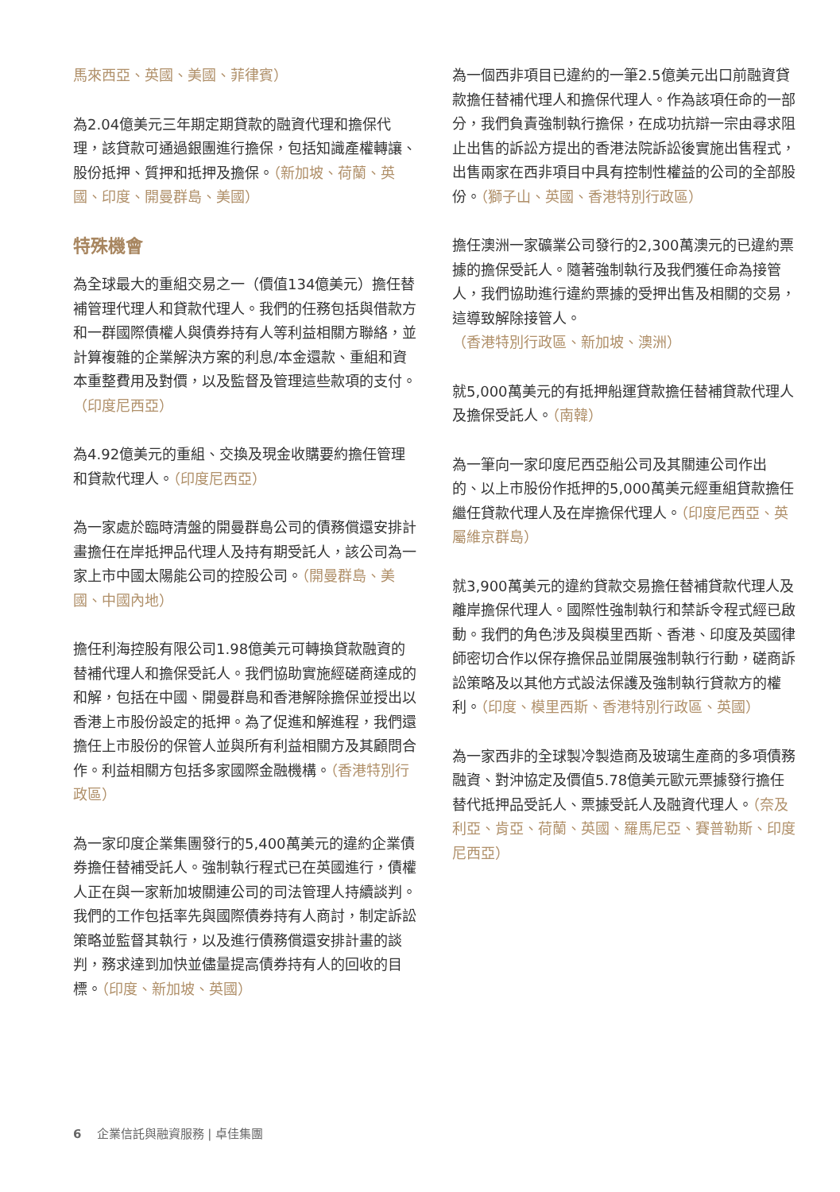馬來西亞、英國、美國、菲律賓）
為2.04億美元三年期定期貸款的融資代理和擔保代理，該貸款可通過銀團進行擔保，包括知識產權轉讓、股份抵押、質押和抵押及擔保。（新加坡、荷蘭、英國、印度、開曼群島、美國）
特殊機會
為全球最大的重組交易之一（價值134億美元）擔任替補管理代理人和貸款代理人。我們的任務包括與借款方和一群國際債權人與債券持有人等利益相關方聯絡，並計算複雜的企業解決方案的利息/本金還款、重組和資本重整費用及對價，以及監督及管理這些款項的支付。（印度尼西亞）
為4.92億美元的重組、交換及現金收購要約擔任管理和貸款代理人。（印度尼西亞）
為一家處於臨時清盤的開曼群島公司的債務償還安排計畫擔任在岸抵押品代理人及持有期受託人，該公司為一家上市中國太陽能公司的控股公司。（開曼群島、美國、中國內地）
擔任利海控股有限公司1.98億美元可轉換貸款融資的替補代理人和擔保受託人。我們協助實施經磋商達成的和解，包括在中國、開曼群島和香港解除擔保並授出以香港上市股份設定的抵押。為了促進和解進程，我們還擔任上市股份的保管人並與所有利益相關方及其顧問合作。利益相關方包括多家國際金融機構。（香港特別行政區）
為一家印度企業集團發行的5,400萬美元的違約企業債券擔任替補受託人。強制執行程式已在英國進行，債權人正在與一家新加坡關連公司的司法管理人持續談判。我們的工作包括率先與國際債券持有人商討，制定訴訟策略並監督其執行，以及進行債務償還安排計畫的談判，務求達到加快並儘量提高債券持有人的回收的目標。（印度、新加坡、英國）
為一個西非項目已違約的一筆2.5億美元出口前融資貸款擔任替補代理人和擔保代理人。作為該項任命的一部分，我們負責強制執行擔保，在成功抗辯一宗由尋求阻止出售的訴訟方提出的香港法院訴訟後實施出售程式，出售兩家在西非項目中具有控制性權益的公司的全部股份。（獅子山、英國、香港特別行政區）
擔任澳洲一家礦業公司發行的2,300萬澳元的已違約票據的擔保受託人。隨著強制執行及我們獲任命為接管人，我們協助進行違約票據的受押出售及相關的交易，這導致解除接管人。（香港特別行政區、新加坡、澳洲）
就5,000萬美元的有抵押船運貸款擔任替補貸款代理人及擔保受託人。（南韓）
為一筆向一家印度尼西亞船公司及其關連公司作出 的、以上市股份作抵押的5,000萬美元經重組貸款擔任繼任貸款代理人及在岸擔保代理人。（印度尼西亞、英屬維京群島）
就3,900萬美元的違約貸款交易擔任替補貸款代理人及離岸擔保代理人。國際性強制執行和禁訴令程式經已啟動。我們的角色涉及與模里西斯、香港、印度及英國律師密切合作以保存擔保品並開展強制執行行動，磋商訴訟策略及以其他方式設法保護及強制執行貸款方的權利。（印度、模里西斯、香港特別行政區、英國）
為一家西非的全球製冷製造商及玻璃生產商的多項債務融資、對沖協定及價值5.78億美元歐元票據發行擔任替代抵押品受託人、票據受託人及融資代理人。（奈及利亞、肯亞、荷蘭、英國、羅馬尼亞、賽普勒斯、印度尼西亞）
6 企業信託與融資服務 | 卓佳集團